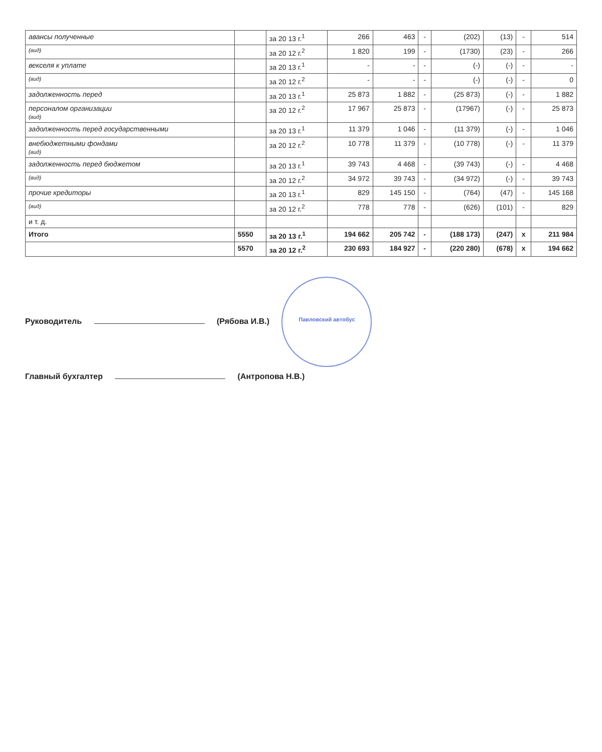| авансы полученные | | за 20 13 г.<sup>1</sup> | 266 | 463 | - | (202) | (13) | - | 514 |
| (вид) | | за 20 12 г.<sup>2</sup> | 1 820 | 199 | - | (1730) | (23) | - | 266 |
| векселя к уплате | | за 20 13 г.<sup>1</sup> | - | - | - | (-) | (-) | - | - |
| (вид) | | за 20 12 г.<sup>2</sup> | - | - | - | (-) | (-) | - | 0 |
| задолженность перед | | за 20 13 г.<sup>1</sup> | 25 873 | 1 882 | - | (25 873) | (-) | - | 1 882 |
| персоналом организации (вид) | | за 20 12 г.<sup>2</sup> | 17 967 | 25 873 | - | (17967) | (-) | - | 25 873 |
| задолженность перед государственными | | за 20 13 г.<sup>1</sup> | 11 379 | 1 046 | - | (11 379) | (-) | - | 1 046 |
| внебюджетными фондами (вид) | | за 20 12 г.<sup>2</sup> | 10 778 | 11 379 | - | (10 778) | (-) | - | 11 379 |
| задолженность перед бюджетом | | за 20 13 г.<sup>1</sup> | 39 743 | 4 468 | - | (39 743) | (-) | - | 4 468 |
| (вид) | | за 20 12 г.<sup>2</sup> | 34 972 | 39 743 | - | (34 972) | (-) | - | 39 743 |
| прочие кредиторы | | за 20 13 г.<sup>1</sup> | 829 | 145 150 | - | (764) | (47) | - | 145 168 |
| (вид) | | за 20 12 г.<sup>2</sup> | 778 | 778 | - | (626) | (101) | - | 829 |
| и т. д. | | | | | | | | | |
| Итого | 5550 | за 20 13 г.<sup>1</sup> | 194 662 | 205 742 | - | (188 173) | (247) | x | 211 984 |
| | 5570 | за 20 12 г.<sup>2</sup> | 230 693 | 184 927 | - | (220 280) | (678) | x | 194 662 |
Руководитель (Рябова И.В.) Павловский автобус
Главный бухгалтер (Антропова Н.В.)